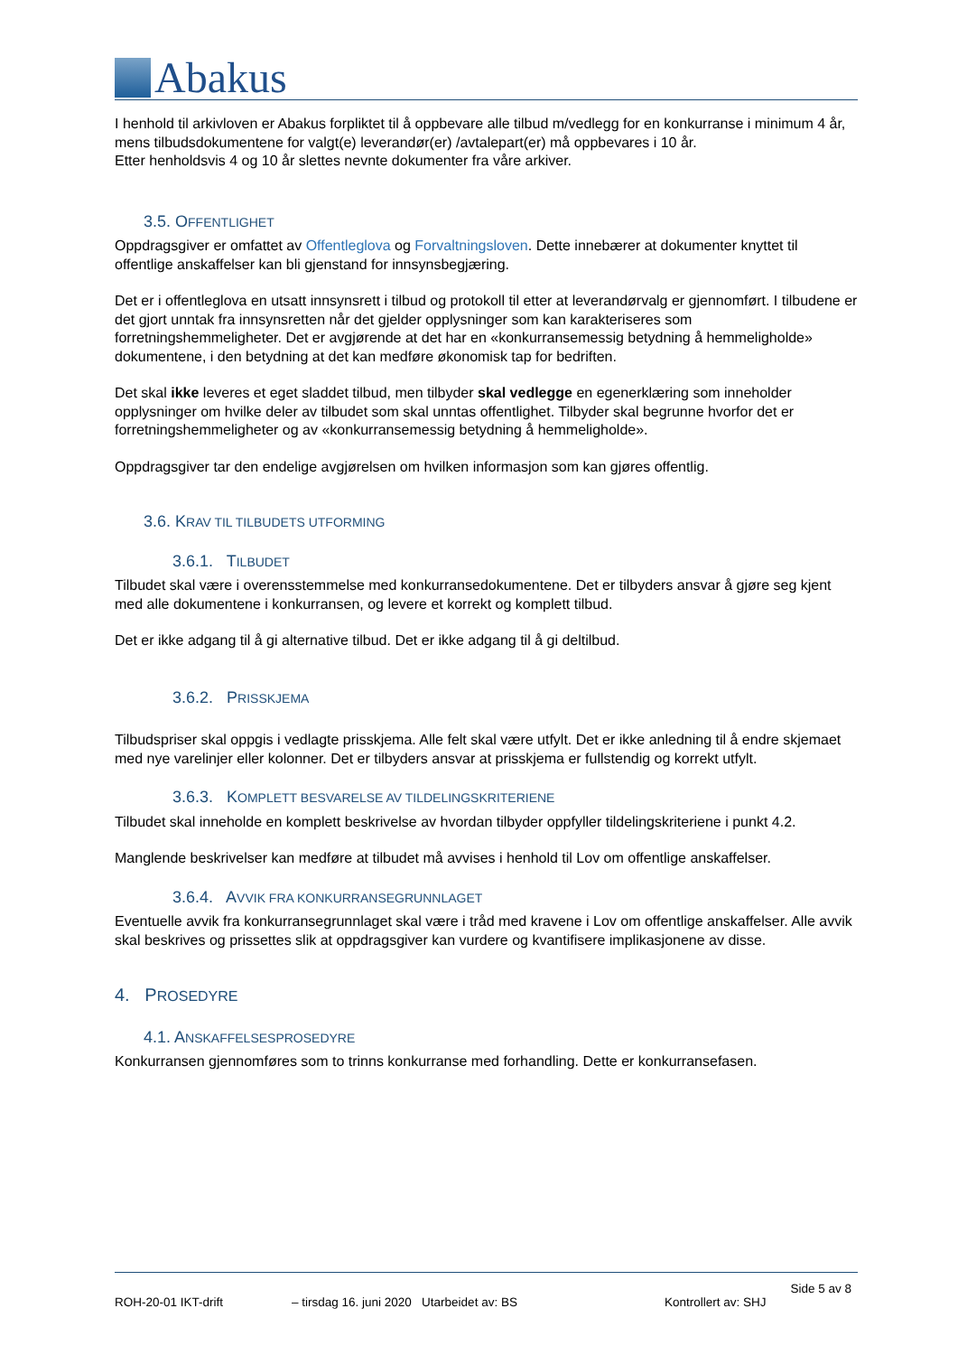Abakus
I henhold til arkivloven er Abakus forpliktet til å oppbevare alle tilbud m/vedlegg for en konkurranse i minimum 4 år, mens tilbudsdokumentene for valgt(e) leverandør(er) /avtalepart(er) må oppbevares i 10 år.
Etter henholdsvis 4 og 10 år slettes nevnte dokumenter fra våre arkiver.
3.5. OFFENTLIGHET
Oppdragsgiver er omfattet av Offentleglova og Forvaltningsloven. Dette innebærer at dokumenter knyttet til offentlige anskaffelser kan bli gjenstand for innsynsbegjæring.
Det er i offentleglova en utsatt innsynsrett i tilbud og protokoll til etter at leverandørvalg er gjennomført. I tilbudene er det gjort unntak fra innsynsretten når det gjelder opplysninger som kan karakteriseres som forretningshemmeligheter. Det er avgjørende at det har en «konkurransemessig betydning å hemmeligholde» dokumentene, i den betydning at det kan medføre økonomisk tap for bedriften.
Det skal ikke leveres et eget sladdet tilbud, men tilbyder skal vedlegge en egenerklæring som inneholder opplysninger om hvilke deler av tilbudet som skal unntas offentlighet. Tilbyder skal begrunne hvorfor det er forretningshemmeligheter og av «konkurransemessig betydning å hemmeligholde».
Oppdragsgiver tar den endelige avgjørelsen om hvilken informasjon som kan gjøres offentlig.
3.6. KRAV TIL TILBUDETS UTFORMING
3.6.1. TILBUDET
Tilbudet skal være i overensstemmelse med konkurransedokumentene. Det er tilbyders ansvar å gjøre seg kjent med alle dokumentene i konkurransen, og levere et korrekt og komplett tilbud.
Det er ikke adgang til å gi alternative tilbud. Det er ikke adgang til å gi deltilbud.
3.6.2. PRISSKJEMA
Tilbudspriser skal oppgis i vedlagte prisskjema. Alle felt skal være utfylt. Det er ikke anledning til å endre skjemaet med nye varelinjer eller kolonner. Det er tilbyders ansvar at prisskjema er fullstendig og korrekt utfylt.
3.6.3. KOMPLETT BESVARELSE AV TILDELINGSKRITERIENE
Tilbudet skal inneholde en komplett beskrivelse av hvordan tilbyder oppfyller tildelingskriteriene i punkt 4.2.
Manglende beskrivelser kan medføre at tilbudet må avvises i henhold til Lov om offentlige anskaffelser.
3.6.4. AVVIK FRA KONKURRANSEGRUNNLAGET
Eventuelle avvik fra konkurransegrunnlaget skal være i tråd med kravene i Lov om offentlige anskaffelser. Alle avvik skal beskrives og prissettes slik at oppdragsgiver kan vurdere og kvantifisere implikasjonene av disse.
4. PROSEDYRE
4.1. ANSKAFFELSESPROSEDYRE
Konkurransen gjennomføres som to trinns konkurranse med forhandling. Dette er konkurransefasen.
Side 5 av 8
ROH-20-01 IKT-drift – tirsdag 16. juni 2020 Utarbeidet av: BS Kontrollert av: SHJ